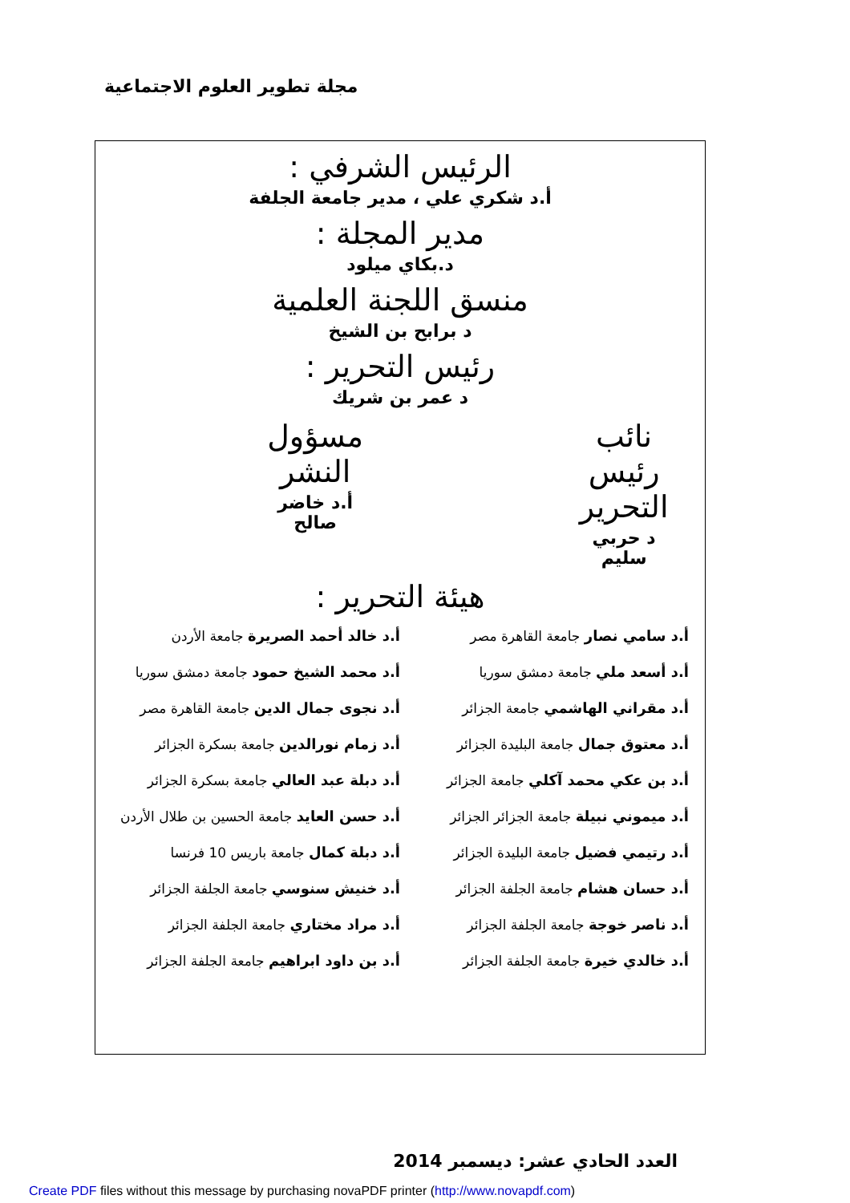مجلة تطوير العلوم الاجتماعية
الرئيس الشرفي :
أ.د شكري علي ، مدير جامعة الجلفة
مدير المجلة :
د.بكاي ميلود
منسق اللجنة العلمية
د برابح بن الشيخ
رئيس التحرير :
د عمر بن شريك
نائب رئيس التحرير
د حربي سليم
مسؤول النشر
أ.د خاضر صالح
هيئة التحرير :
أ.د سامي نصار جامعة القاهرة مصر
أ.د خالد أحمد الصريرة جامعة الأردن
أ.د أسعد ملي جامعة دمشق سوريا
أ.د محمد الشيخ حمود جامعة دمشق سوريا
أ.د مقراني الهاشمي جامعة الجزائر
أ.د نجوى جمال الدين جامعة القاهرة مصر
أ.د معتوق جمال جامعة البليدة الجزائر
أ.د زمام نورالدين جامعة بسكرة الجزائر
أ.د بن عكي محمد آكلي جامعة الجزائر
أ.د دبلة عبد العالي جامعة بسكرة الجزائر
أ.د ميموني نبيلة جامعة الجزائر الجزائر
أ.د حسن العايد جامعة الحسين بن طلال الأردن
أ.د رتيمي فضيل جامعة البليدة الجزائر
أ.د دبلة كمال جامعة باريس 10 فرنسا
أ.د حسان هشام جامعة الجلفة الجزائر
أ.د خنيش سنوسي جامعة الجلفة الجزائر
أ.د ناصر خوجة جامعة الجلفة الجزائر
أ.د مراد مختاري جامعة الجلفة الجزائر
أ.د خالدي خيرة جامعة الجلفة الجزائر
أ.د بن داود ابراهيم جامعة الجلفة الجزائر
العدد الحادي عشر: ديسمبر 2014
Create PDF files without this message by purchasing novaPDF printer (http://www.novapdf.com)